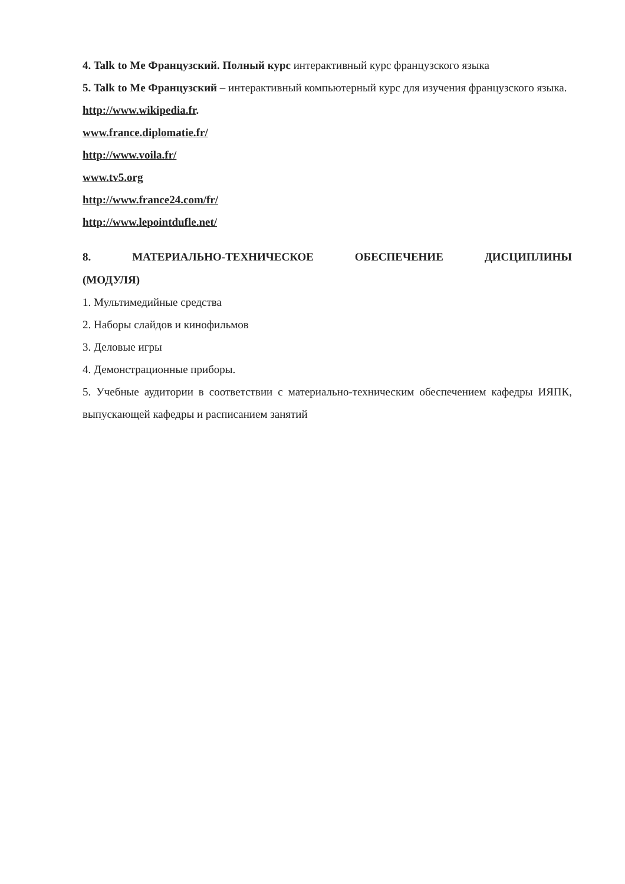4. Talk to Me Французский. Полный курс интерактивный курс французского языка
5. Talk to Me Французский – интерактивный компьютерный курс для изучения французского языка.
http://www.wikipedia.fr.
www.france.diplomatie.fr/
http://www.voila.fr/
www.tv5.org
http://www.france24.com/fr/
http://www.lepointdufle.net/
8. МАТЕРИАЛЬНО-ТЕХНИЧЕСКОЕ ОБЕСПЕЧЕНИЕ ДИСЦИПЛИНЫ
(МОДУЛЯ)
1. Мультимедийные средства
2. Наборы слайдов и кинофильмов
3. Деловые игры
4. Демонстрационные приборы.
5. Учебные аудитории в соответствии с материально-техническим обеспечением кафедры ИЯПК, выпускающей кафедры и расписанием занятий